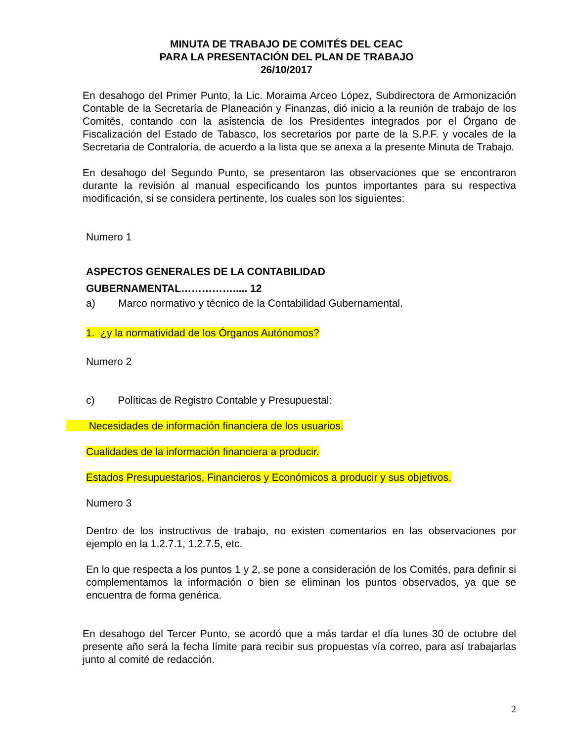MINUTA DE TRABAJO DE COMITÉS DEL CEAC
PARA LA PRESENTACIÓN DEL PLAN DE TRABAJO
26/10/2017
En desahogo del Primer Punto, la Lic. Moraima Arceo López, Subdirectora de Armonización Contable de la Secretaría de Planeación y Finanzas, dió inicio a la reunión de trabajo de los Comités, contando con la asistencia de los Presidentes integrados por el Órgano de Fiscalización del Estado de Tabasco, los secretarios por parte de la S.P.F. y vocales de la Secretaria de Contraloría, de acuerdo a la lista que se anexa a la presente Minuta de Trabajo.
En desahogo del Segundo Punto, se presentaron las observaciones que se encontraron durante la revisión al manual especificando los puntos importantes para su respectiva modificación, si se considera pertinente, los cuales son los siguientes:
Numero 1
ASPECTOS GENERALES DE LA CONTABILIDAD
GUBERNAMENTAL……………..... 12
a) Marco normativo y técnico de la Contabilidad Gubernamental.
1. ¿y la normatividad de los Órganos Autónomos?
Numero 2
c) Políticas de Registro Contable y Presupuestal:
Necesidades de información financiera de los usuarios.
Cualidades de la información financiera a producir.
Estados Presupuestarios, Financieros y Económicos a producir y sus objetivos.
Numero 3
Dentro de los instructivos de trabajo, no existen comentarios en las observaciones por ejemplo en la 1.2.7.1, 1.2.7.5, etc.
En lo que respecta a los puntos 1 y 2, se pone a consideración de los Comités, para definir si complementamos la información o bien se eliminan los puntos observados, ya que se encuentra de forma genérica.
En desahogo del Tercer Punto, se acordó que a más tardar el día lunes 30 de octubre del presente año será la fecha límite para recibir sus propuestas vía correo, para así trabajarlas junto al comité de redacción.
2